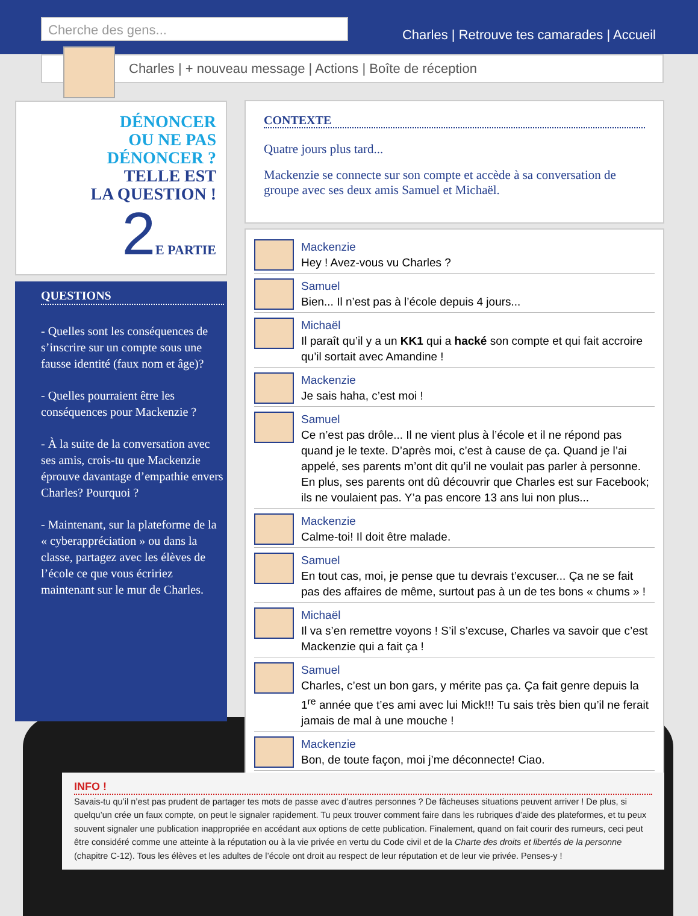Cherche des gens...
Charles | Retrouve tes camarades | Accueil
Charles | + nouveau message | Actions | Boîte de réception
DÉNONCER
OU NE PAS
DÉNONCER ?
TELLE EST
LA QUESTION !
2 E PARTIE
QUESTIONS
- Quelles sont les conséquences de s’inscrire sur un compte sous une fausse identité (faux nom et âge)?
- Quelles pourraient être les conséquences pour Mackenzie ?
- À la suite de la conversation avec ses amis, crois-tu que Mackenzie éprouve davantage d’empathie envers Charles? Pourquoi ?
- Maintenant, sur la plateforme de la « cyberappréciation » ou dans la classe, partagez avec les élèves de l’école ce que vous écririez maintenant sur le mur de Charles.
CONTEXTE
Quatre jours plus tard...
Mackenzie se connecte sur son compte et accède à sa conversation de groupe avec ses deux amis Samuel et Michaël.
Mackenzie
Hey ! Avez-vous vu Charles ?
Samuel
Bien... Il n’est pas à l’école depuis 4 jours...
Michaël
Il paraît qu’il y a un KK1 qui a hacké son compte et qui fait accroire qu’il sortait avec Amandine !
Mackenzie
Je sais haha, c’est moi !
Samuel
Ce n’est pas drôle... Il ne vient plus à l’école et il ne répond pas quand je le texte. D’après moi, c’est à cause de ça. Quand je l’ai appelé, ses parents m’ont dit qu’il ne voulait pas parler à personne. En plus, ses parents ont dû découvrir que Charles est sur Facebook; ils ne voulaient pas. Y’a pas encore 13 ans lui non plus...
Mackenzie
Calme-toi! Il doit être malade.
Samuel
En tout cas, moi, je pense que tu devrais t’excuser... Ça ne se fait pas des affaires de même, surtout pas à un de tes bons « chums » !
Michaël
Il va s’en remettre voyons ! S’il s’excuse, Charles va savoir que c’est Mackenzie qui a fait ça !
Samuel
Charles, c’est un bon gars, y mérite pas ça. Ça fait genre depuis la 1<sup>re</sup> année que t’es ami avec lui Mick!!! Tu sais très bien qu’il ne ferait jamais de mal à une mouche !
Mackenzie
Bon, de toute façon, moi j’me déconnecte! Ciao.
INFO !
Savais-tu qu’il n’est pas prudent de partager tes mots de passe avec d’autres personnes ? De fâcheuses situations peuvent arriver ! De plus, si quelqu’un crée un faux compte, on peut le signaler rapidement. Tu peux trouver comment faire dans les rubriques d’aide des plateformes, et tu peux souvent signaler une publication inappropriée en accédant aux options de cette publication. Finalement, quand on fait courir des rumeurs, ceci peut être considéré comme une atteinte à la réputation ou à la vie privée en vertu du Code civil et de la Charte des droits et libertés de la personne (chapitre C-12). Tous les élèves et les adultes de l’école ont droit au respect de leur réputation et de leur vie privée. Penses-y !